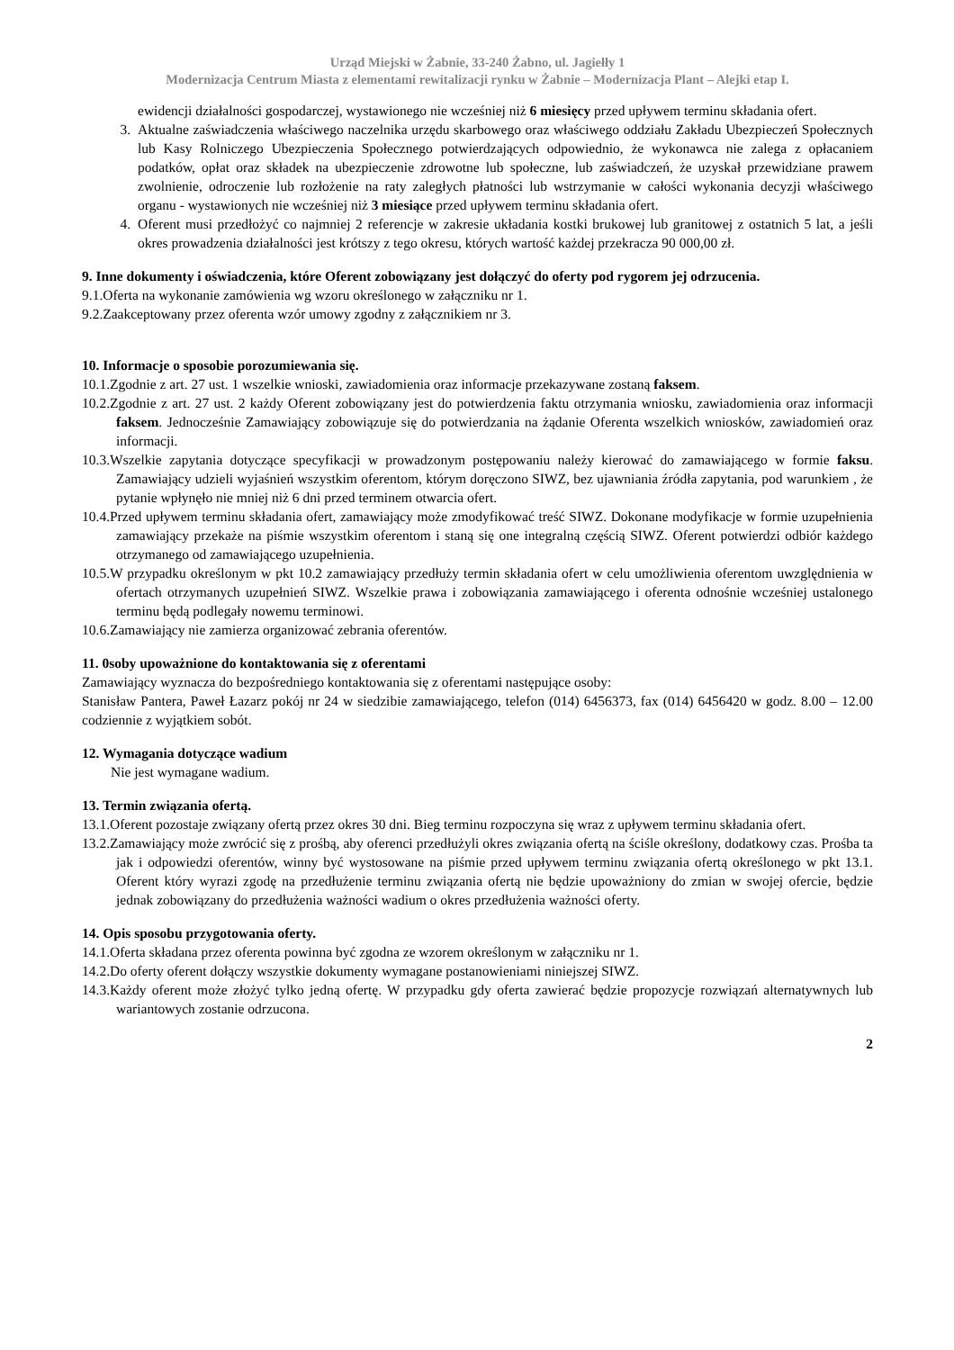Urząd Miejski w Żabnie, 33-240 Żabno, ul. Jagiełły 1
Modernizacja Centrum Miasta z elementami rewitalizacji rynku w Żabnie – Modernizacja Plant – Alejki etap I.
ewidencji działalności gospodarczej, wystawionego nie wcześniej niż 6 miesięcy przed upływem terminu składania ofert.
3. Aktualne zaświadczenia właściwego naczelnika urzędu skarbowego oraz właściwego oddziału Zakładu Ubezpieczeń Społecznych lub Kasy Rolniczego Ubezpieczenia Społecznego potwierdzających odpowiednio, że wykonawca nie zalega z opłacaniem podatków, opłat oraz składek na ubezpieczenie zdrowotne lub społeczne, lub zaświadczeń, że uzyskał przewidziane prawem zwolnienie, odroczenie lub rozłożenie na raty zaległych płatności lub wstrzymanie w całości wykonania decyzji właściwego organu - wystawionych nie wcześniej niż 3 miesiące przed upływem terminu składania ofert.
4. Oferent musi przedłożyć co najmniej 2 referencje w zakresie układania kostki brukowej lub granitowej z ostatnich 5 lat, a jeśli okres prowadzenia działalności jest krótszy z tego okresu, których wartość każdej przekracza 90 000,00 zł.
9. Inne dokumenty i oświadczenia, które Oferent zobowiązany jest dołączyć do oferty pod rygorem jej odrzucenia.
9.1.Oferta na wykonanie zamówienia wg wzoru określonego w załączniku nr 1.
9.2.Zaakceptowany przez oferenta wzór umowy zgodny z załącznikiem nr 3.
10. Informacje o sposobie porozumiewania się.
10.1.Zgodnie z art. 27 ust. 1 wszelkie wnioski, zawiadomienia oraz informacje przekazywane zostaną faksem.
10.2.Zgodnie z art. 27 ust. 2 każdy Oferent zobowiązany jest do potwierdzenia faktu otrzymania wniosku, zawiadomienia oraz informacji faksem. Jednocześnie Zamawiający zobowiązuje się do potwierdzania na żądanie Oferenta wszelkich wniosków, zawiadomień oraz informacji.
10.3.Wszelkie zapytania dotyczące specyfikacji w prowadzonym postępowaniu należy kierować do zamawiającego w formie faksu. Zamawiający udzieli wyjaśnień wszystkim oferentom, którym doręczono SIWZ, bez ujawniania źródła zapytania, pod warunkiem , że pytanie wpłynęło nie mniej niż 6 dni przed terminem otwarcia ofert.
10.4.Przed upływem terminu składania ofert, zamawiający może zmodyfikować treść SIWZ. Dokonane modyfikacje w formie uzupełnienia zamawiający przekaże na piśmie wszystkim oferentom i staną się one integralną częścią SIWZ. Oferent potwierdzi odbiór każdego otrzymanego od zamawiającego uzupełnienia.
10.5.W przypadku określonym w pkt 10.2 zamawiający przedłuży termin składania ofert w celu umożliwienia oferentom uwzględnienia w ofertach otrzymanych uzupełnień SIWZ. Wszelkie prawa i zobowiązania zamawiającego i oferenta odnośnie wcześniej ustalonego terminu będą podlegały nowemu terminowi.
10.6.Zamawiający nie zamierza organizować zebrania oferentów.
11. 0soby upoważnione do kontaktowania się z oferentami
Zamawiający wyznacza do bezpośredniego kontaktowania się z oferentami następujące osoby:
Stanisław Pantera, Paweł Łazarz pokój nr 24 w siedzibie zamawiającego, telefon (014) 6456373, fax (014) 6456420 w godz. 8.00 – 12.00 codziennie z wyjątkiem sobót.
12. Wymagania dotyczące wadium
Nie jest wymagane wadium.
13. Termin związania ofertą.
13.1.Oferent pozostaje związany ofertą przez okres 30 dni. Bieg terminu rozpoczyna się wraz z upływem terminu składania ofert.
13.2.Zamawiający może zwrócić się z prośbą, aby oferenci przedłużyli okres związania ofertą na ściśle określony, dodatkowy czas. Prośba ta jak i odpowiedzi oferentów, winny być wystosowane na piśmie przed upływem terminu związania ofertą określonego w pkt 13.1. Oferent który wyrazi zgodę na przedłużenie terminu związania ofertą nie będzie upoważniony do zmian w swojej ofercie, będzie jednak zobowiązany do przedłużenia ważności wadium o okres przedłużenia ważności oferty.
14. Opis sposobu przygotowania oferty.
14.1.Oferta składana przez oferenta powinna być zgodna ze wzorem określonym w załączniku nr 1.
14.2.Do oferty oferent dołączy wszystkie dokumenty wymagane postanowieniami niniejszej SIWZ.
14.3.Każdy oferent może złożyć tylko jedną ofertę. W przypadku gdy oferta zawierać będzie propozycje rozwiązań alternatywnych lub wariantowych zostanie odrzucona.
2